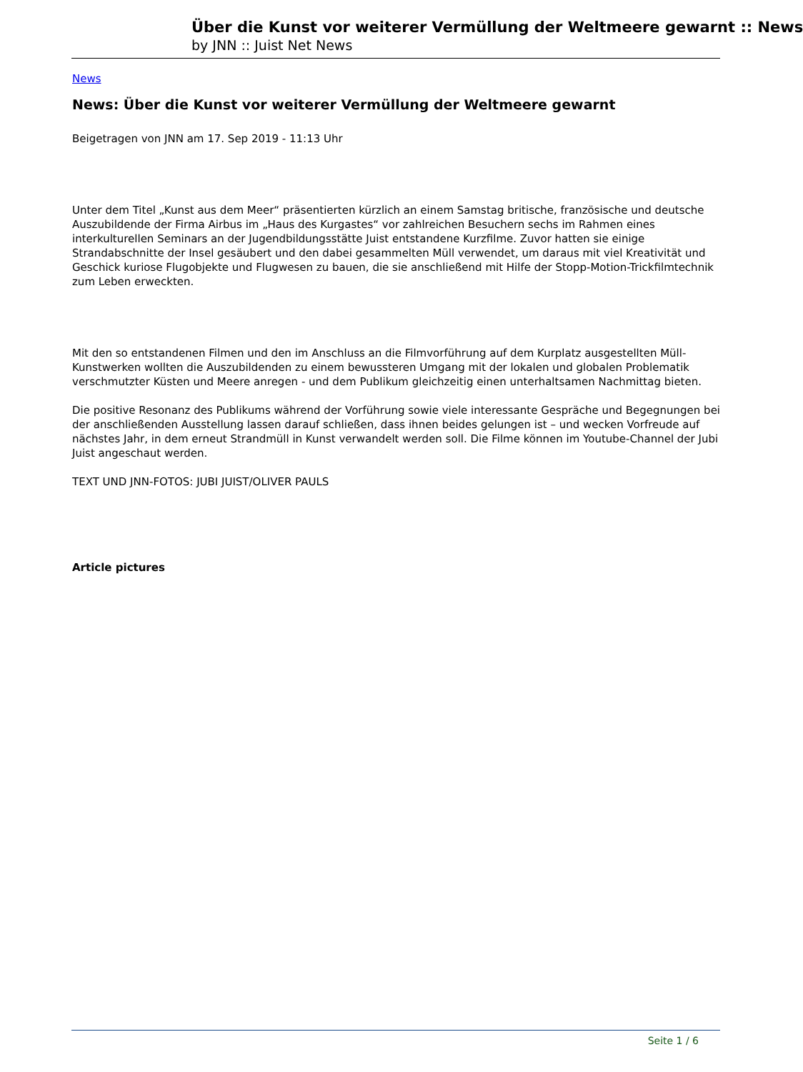Über die Kunst vor weiterer Vermüllung der Weltmeere gewarnt :: News
by JNN :: Juist Net News
News
News: Über die Kunst vor weiterer Vermüllung der Weltmeere gewarnt
Beigetragen von JNN am 17. Sep 2019 - 11:13 Uhr
Unter dem Titel „Kunst aus dem Meer“ präsentierten kürzlich an einem Samstag britische, französische und deutsche Auszubildende der Firma Airbus im „Haus des Kurgastes“ vor zahlreichen Besuchern sechs im Rahmen eines interkulturellen Seminars an der Jugendbildungsstätte Juist entstandene Kurzfilme. Zuvor hatten sie einige Strandabschnitte der Insel gesäubert und den dabei gesammelten Müll verwendet, um daraus mit viel Kreativität und Geschick kuriose Flugobjekte und Flugwesen zu bauen, die sie anschließend mit Hilfe der Stopp-Motion-Trickfilmtechnik zum Leben erweckten.
Mit den so entstandenen Filmen und den im Anschluss an die Filmvorführung auf dem Kurplatz ausgestellten Müll-Kunstwerken wollten die Auszubildenden zu einem bewussteren Umgang mit der lokalen und globalen Problematik verschmutzter Küsten und Meere anregen - und dem Publikum gleichzeitig einen unterhaltsamen Nachmittag bieten.
Die positive Resonanz des Publikums während der Vorführung sowie viele interessante Gespräche und Begegnungen bei der anschließenden Ausstellung lassen darauf schließen, dass ihnen beides gelungen ist – und wecken Vorfreude auf nächstes Jahr, in dem erneut Strandmüll in Kunst verwandelt werden soll. Die Filme können im Youtube-Channel der Jubi Juist angeschaut werden.
TEXT UND JNN-FOTOS: JUBI JUIST/OLIVER PAULS
Article pictures
Seite 1 / 6